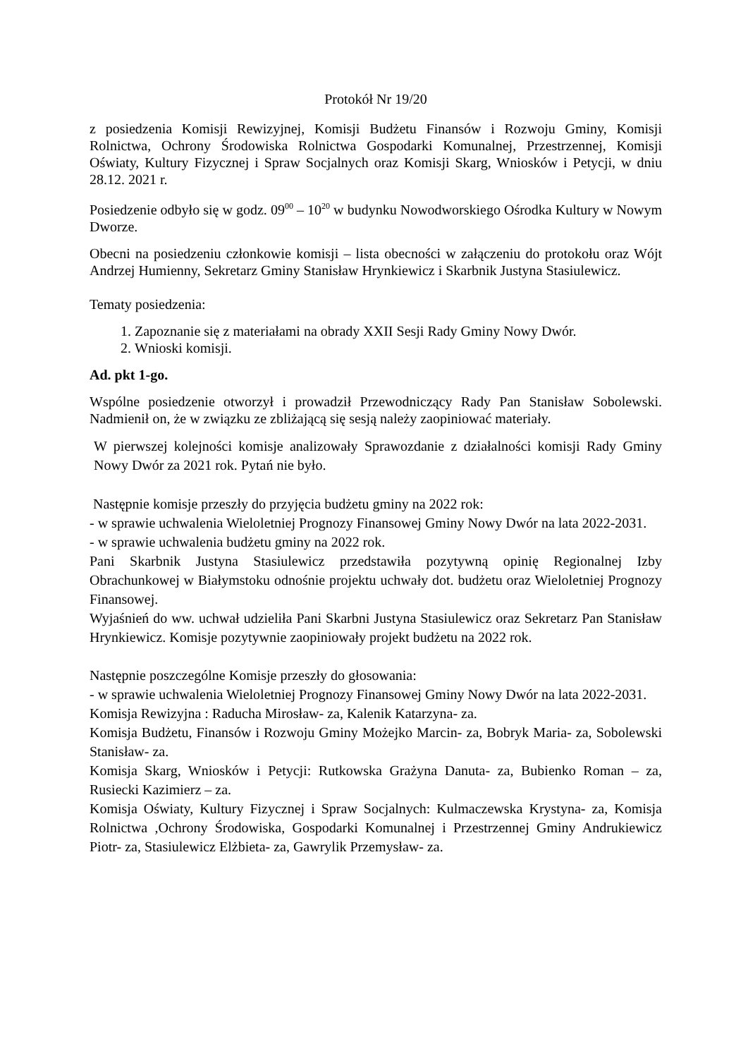Protokół Nr 19/20
z posiedzenia Komisji Rewizyjnej, Komisji Budżetu Finansów i Rozwoju Gminy, Komisji Rolnictwa, Ochrony Środowiska Rolnictwa Gospodarki Komunalnej, Przestrzennej, Komisji Oświaty, Kultury Fizycznej i Spraw Socjalnych oraz Komisji Skarg, Wniosków i Petycji, w dniu 28.12. 2021 r.
Posiedzenie odbyło się w godz. 09<sup>00</sup> – 10<sup>20</sup> w budynku Nowodworskiego Ośrodka Kultury w Nowym Dworze.
Obecni na posiedzeniu członkowie komisji – lista obecności w załączeniu do protokołu oraz Wójt Andrzej Humienny, Sekretarz Gminy Stanisław Hrynkiewicz i Skarbnik Justyna Stasiulewicz.
Tematy posiedzenia:
1. Zapoznanie się z materiałami na obrady XXII Sesji Rady Gminy Nowy Dwór.
2. Wnioski komisji.
Ad. pkt 1-go.
Wspólne posiedzenie otworzył i prowadził Przewodniczący Rady Pan Stanisław Sobolewski. Nadmienił on, że w związku ze zbliżającą się sesją należy zaopiniować materiały.
W pierwszej kolejności komisje analizowały Sprawozdanie z działalności komisji Rady Gminy Nowy Dwór za 2021 rok. Pytań nie było.
Następnie komisje przeszły do przyjęcia budżetu gminy na 2022 rok:
- w sprawie uchwalenia Wieloletniej Prognozy Finansowej Gminy Nowy Dwór na lata 2022-2031.
- w sprawie uchwalenia budżetu gminy na 2022 rok.
Pani Skarbnik Justyna Stasiulewicz przedstawiła pozytywną opinię Regionalnej Izby Obrachunkowej w Białymstoku odnośnie projektu uchwały dot. budżetu oraz Wieloletniej Prognozy Finansowej.
Wyjaśnień do ww. uchwał udzieliła Pani Skarbni Justyna Stasiulewicz oraz Sekretarz Pan Stanisław Hrynkiewicz. Komisje pozytywnie zaopiniowały projekt budżetu na 2022 rok.
Następnie poszczególne Komisje przeszły do głosowania:
- w sprawie uchwalenia Wieloletniej Prognozy Finansowej Gminy Nowy Dwór na lata 2022-2031.
Komisja Rewizyjna : Raducha Mirosław- za, Kalenik Katarzyna- za.
Komisja Budżetu, Finansów i Rozwoju Gminy Możejko Marcin- za, Bobryk Maria- za, Sobolewski Stanisław- za.
Komisja Skarg, Wniosków i Petycji: Rutkowska Grażyna Danuta- za, Bubienko Roman – za, Rusiecki Kazimierz – za.
Komisja Oświaty, Kultury Fizycznej i Spraw Socjalnych: Kulmaczewska Krystyna- za, Komisja Rolnictwa ,Ochrony Środowiska, Gospodarki Komunalnej i Przestrzennej Gminy Andrukiewicz Piotr- za, Stasiulewicz Elżbieta- za, Gawrylik Przemysław- za.